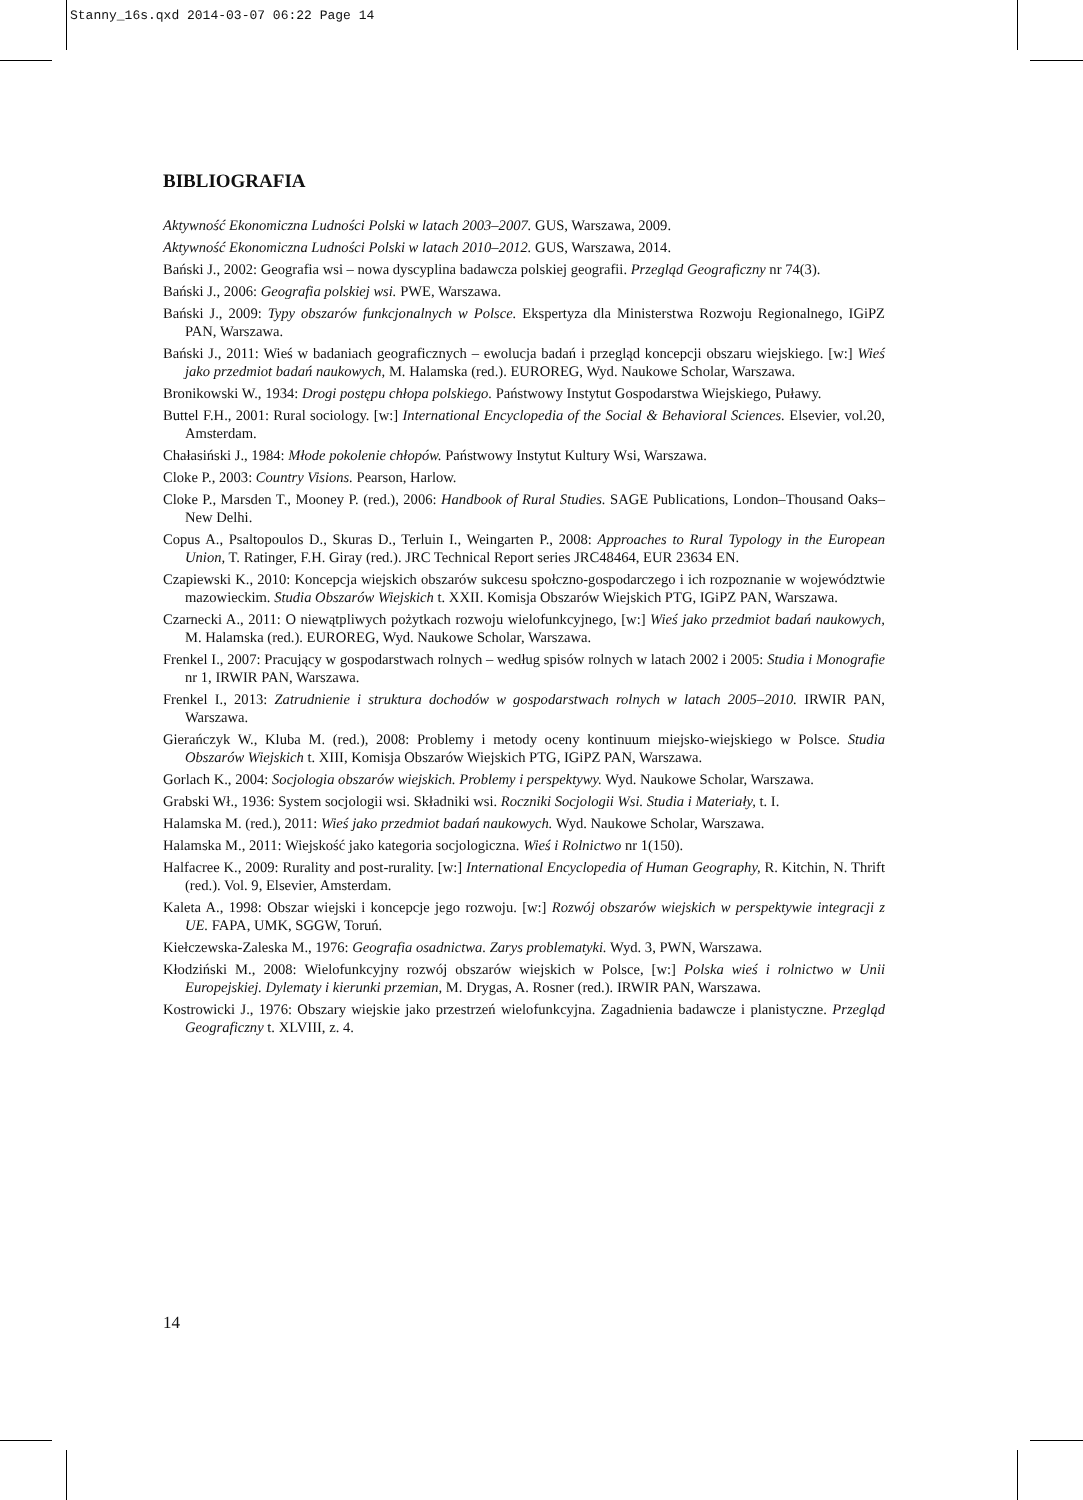Stanny_16s.qxd 2014-03-07 06:22 Page 14
BIBLIOGRAFIA
Aktywność Ekonomiczna Ludności Polski w latach 2003–2007. GUS, Warszawa, 2009.
Aktywność Ekonomiczna Ludności Polski w latach 2010–2012. GUS, Warszawa, 2014.
Bański J., 2002: Geografia wsi – nowa dyscyplina badawcza polskiej geografii. Przegląd Geograficzny nr 74(3).
Bański J., 2006: Geografia polskiej wsi. PWE, Warszawa.
Bański J., 2009: Typy obszarów funkcjonalnych w Polsce. Ekspertyza dla Ministerstwa Rozwoju Regionalnego, IGiPZ PAN, Warszawa.
Bański J., 2011: Wieś w badaniach geograficznych – ewolucja badań i przegląd koncepcji obszaru wiejskiego. [w:] Wieś jako przedmiot badań naukowych, M. Halamska (red.). EUROREG, Wyd. Naukowe Scholar, Warszawa.
Bronikowski W., 1934: Drogi postępu chłopa polskiego. Państwowy Instytut Gospodarstwa Wiejskiego, Puławy.
Buttel F.H., 2001: Rural sociology. [w:] International Encyclopedia of the Social & Behavioral Sciences. Elsevier, vol.20, Amsterdam.
Chałasiński J., 1984: Młode pokolenie chłopów. Państwowy Instytut Kultury Wsi, Warszawa.
Cloke P., 2003: Country Visions. Pearson, Harlow.
Cloke P., Marsden T., Mooney P. (red.), 2006: Handbook of Rural Studies. SAGE Publications, London–Thousand Oaks–New Delhi.
Copus A., Psaltopoulos D., Skuras D., Terluin I., Weingarten P., 2008: Approaches to Rural Typology in the European Union, T. Ratinger, F.H. Giray (red.). JRC Technical Report series JRC48464, EUR 23634 EN.
Czapiewski K., 2010: Koncepcja wiejskich obszarów sukcesu społczno-gospodarczego i ich rozpoznanie w województwie mazowieckim. Studia Obszarów Wiejskich t. XXII. Komisja Obszarów Wiejskich PTG, IGiPZ PAN, Warszawa.
Czarnecki A., 2011: O niewątpliwych pożytkach rozwoju wielofunkcyjnego, [w:] Wieś jako przedmiot badań naukowych, M. Halamska (red.). EUROREG, Wyd. Naukowe Scholar, Warszawa.
Frenkel I., 2007: Pracujący w gospodarstwach rolnych – według spisów rolnych w latach 2002 i 2005: Studia i Monografie nr 1, IRWIR PAN, Warszawa.
Frenkel I., 2013: Zatrudnienie i struktura dochodów w gospodarstwach rolnych w latach 2005–2010. IRWIR PAN, Warszawa.
Gierańczyk W., Kluba M. (red.), 2008: Problemy i metody oceny kontinuum miejsko-wiejskiego w Polsce. Studia Obszarów Wiejskich t. XIII, Komisja Obszarów Wiejskich PTG, IGiPZ PAN, Warszawa.
Gorlach K., 2004: Socjologia obszarów wiejskich. Problemy i perspektywy. Wyd. Naukowe Scholar, Warszawa.
Grabski Wł., 1936: System socjologii wsi. Składniki wsi. Roczniki Socjologii Wsi. Studia i Materiały, t. I.
Halamska M. (red.), 2011: Wieś jako przedmiot badań naukowych. Wyd. Naukowe Scholar, Warszawa.
Halamska M., 2011: Wiejskość jako kategoria socjologiczna. Wieś i Rolnictwo nr 1(150).
Halfacree K., 2009: Rurality and post-rurality. [w:] International Encyclopedia of Human Geography, R. Kitchin, N. Thrift (red.). Vol. 9, Elsevier, Amsterdam.
Kaleta A., 1998: Obszar wiejski i koncepcje jego rozwoju. [w:] Rozwój obszarów wiejskich w perspektywie integracji z UE. FAPA, UMK, SGGW, Toruń.
Kiełczewska-Zaleska M., 1976: Geografia osadnictwa. Zarys problematyki. Wyd. 3, PWN, Warszawa.
Kłodziński M., 2008: Wielofunkcyjny rozwój obszarów wiejskich w Polsce, [w:] Polska wieś i rolnictwo w Unii Europejskiej. Dylematy i kierunki przemian, M. Drygas, A. Rosner (red.). IRWIR PAN, Warszawa.
Kostrowicki J., 1976: Obszary wiejskie jako przestrzeń wielofunkcyjna. Zagadnienia badawcze i planistyczne. Przegląd Geograficzny t. XLVIII, z. 4.
14